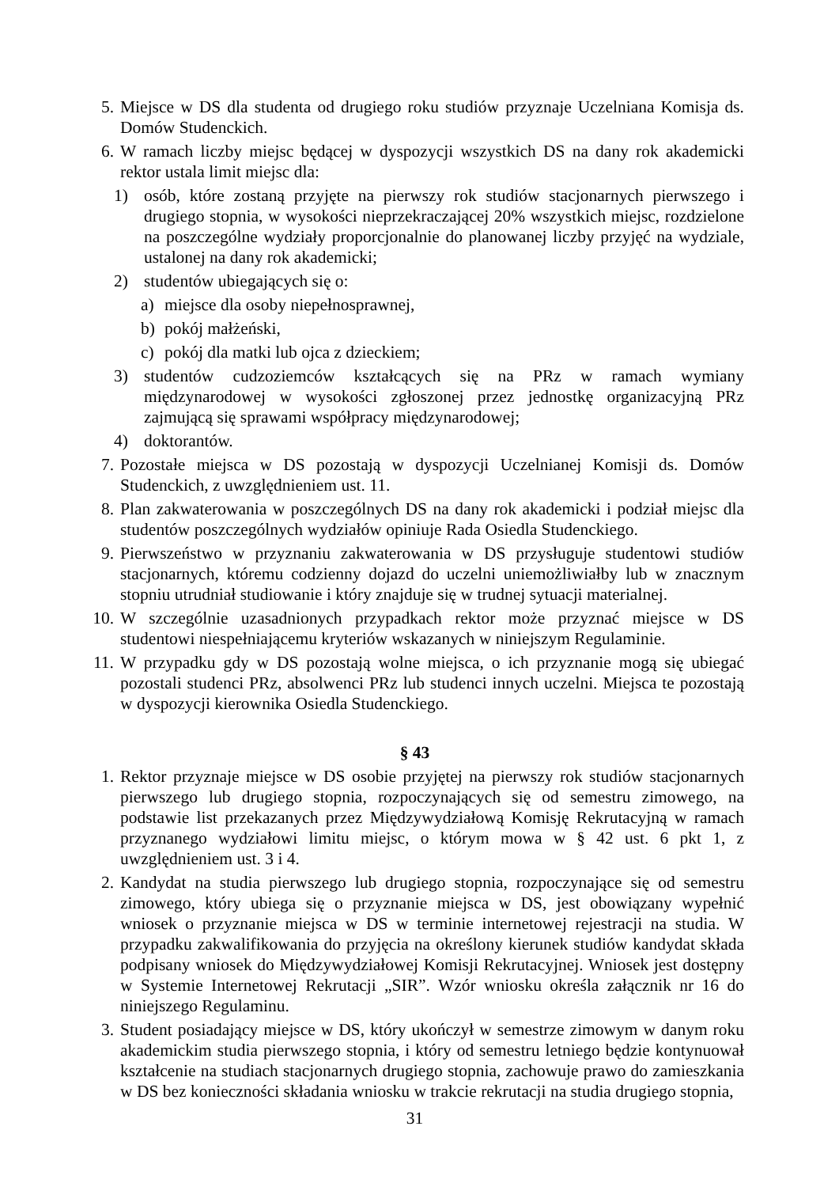5. Miejsce w DS dla studenta od drugiego roku studiów przyznaje Uczelniana Komisja ds. Domów Studenckich.
6. W ramach liczby miejsc będącej w dyspozycji wszystkich DS na dany rok akademicki rektor ustala limit miejsc dla:
1) osób, które zostaną przyjęte na pierwszy rok studiów stacjonarnych pierwszego i drugiego stopnia, w wysokości nieprzekraczającej 20% wszystkich miejsc, rozdzielone na poszczególne wydziały proporcjonalnie do planowanej liczby przyjęć na wydziale, ustalonej na dany rok akademicki;
2) studentów ubiegających się o:
a) miejsce dla osoby niepełnosprawnej,
b) pokój małżeński,
c) pokój dla matki lub ojca z dzieckiem;
3) studentów cudzoziemców kształcących się na PRz w ramach wymiany międzynarodowej w wysokości zgłoszonej przez jednostkę organizacyjną PRz zajmującą się sprawami współpracy międzynarodowej;
4) doktorantów.
7. Pozostałe miejsca w DS pozostają w dyspozycji Uczelnianej Komisji ds. Domów Studenckich, z uwzględnieniem ust. 11.
8. Plan zakwaterowania w poszczególnych DS na dany rok akademicki i podział miejsc dla studentów poszczególnych wydziałów opiniuje Rada Osiedla Studenckiego.
9. Pierwszeństwo w przyznaniu zakwaterowania w DS przysługuje studentowi studiów stacjonarnych, któremu codzienny dojazd do uczelni uniemożliwiałby lub w znacznym stopniu utrudniał studiowanie i który znajduje się w trudnej sytuacji materialnej.
10. W szczególnie uzasadnionych przypadkach rektor może przyznać miejsce w DS studentowi niespełniającemu kryteriów wskazanych w niniejszym Regulaminie.
11. W przypadku gdy w DS pozostają wolne miejsca, o ich przyznanie mogą się ubiegać pozostali studenci PRz, absolwenci PRz lub studenci innych uczelni. Miejsca te pozostają w dyspozycji kierownika Osiedla Studenckiego.
§ 43
1. Rektor przyznaje miejsce w DS osobie przyjętej na pierwszy rok studiów stacjonarnych pierwszego lub drugiego stopnia, rozpoczynających się od semestru zimowego, na podstawie list przekazanych przez Międzywydziałową Komisję Rekrutacyjną w ramach przyznanego wydziałowi limitu miejsc, o którym mowa w § 42 ust. 6 pkt 1, z uwzględnieniem ust. 3 i 4.
2. Kandydat na studia pierwszego lub drugiego stopnia, rozpoczynające się od semestru zimowego, który ubiega się o przyznanie miejsca w DS, jest obowiązany wypełnić wniosek o przyznanie miejsca w DS w terminie internetowej rejestracji na studia. W przypadku zakwalifikowania do przyjęcia na określony kierunek studiów kandydat składa podpisany wniosek do Międzywydziałowej Komisji Rekrutacyjnej. Wniosek jest dostępny w Systemie Internetowej Rekrutacji „SIR”. Wzór wniosku określa załącznik nr 16 do niniejszego Regulaminu.
3. Student posiadający miejsce w DS, który ukończył w semestrze zimowym w danym roku akademickim studia pierwszego stopnia, i który od semestru letniego będzie kontynuował kształcenie na studiach stacjonarnych drugiego stopnia, zachowuje prawo do zamieszkania w DS bez konieczności składania wniosku w trakcie rekrutacji na studia drugiego stopnia,
31